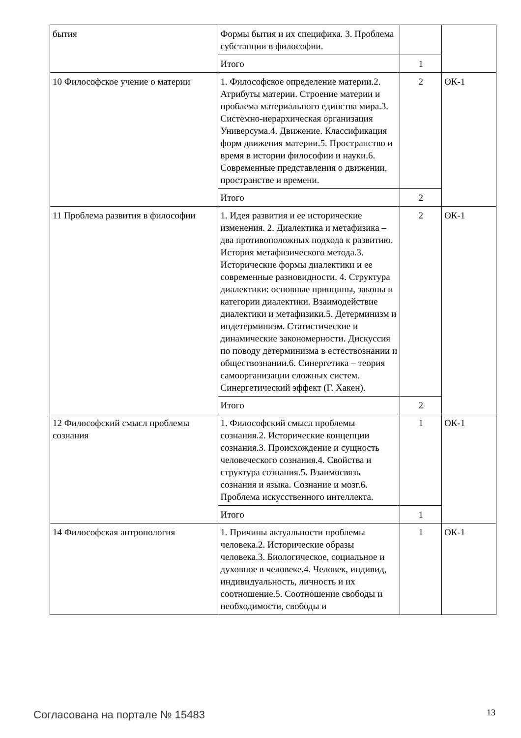| бытия | Формы бытия и их специфика. 3. Проблема субстанции в философии. | | |
| | Итого | 1 | |
| 10 Философское учение о материи | 1. Философское определение материи.2. Атрибуты материи. Строение материи и проблема материального единства мира.3. Системно-иерархическая организация Универсума.4. Движение. Классификация форм движения материи.5. Пространство и время в истории философии и науки.6. Современные представления о движении, пространстве и времени. | 2 | ОК-1 |
| | Итого | 2 | |
| 11 Проблема развития в философии | 1. Идея развития и ее исторические изменения. 2. Диалектика и метафизика – два противоположных подхода к развитию. История метафизического метода.3. Исторические формы диалектики и ее современные разновидности. 4. Структура диалектики: основные принципы, законы и категории диалектики. Взаимодействие диалектики и метафизики.5. Детерминизм и индетерминизм. Статистические и динамические закономерности. Дискуссия по поводу детерминизма в естествознании и обществознании.6. Синергетика – теория самоорганизации сложных систем. Синергетический эффект (Г. Хакен). | 2 | ОК-1 |
| | Итого | 2 | |
| 12 Философский смысл проблемы сознания | 1. Философский смысл проблемы сознания.2. Исторические концепции сознания.3. Происхождение и сущность человеческого сознания.4. Свойства и структура сознания.5. Взаимосвязь сознания и языка. Сознание и мозг.6. Проблема искусственного интеллекта. | 1 | ОК-1 |
| | Итого | 1 | |
| 14 Философская антропология | 1. Причины актуальности проблемы человека.2. Исторические образы человека.3. Биологическое, социальное и духовное в человеке.4. Человек, индивид, индивидуальность, личность и их соотношение.5. Соотношение свободы и необходимости, свободы и | 1 | ОК-1 |
Согласована на портале № 15483 13